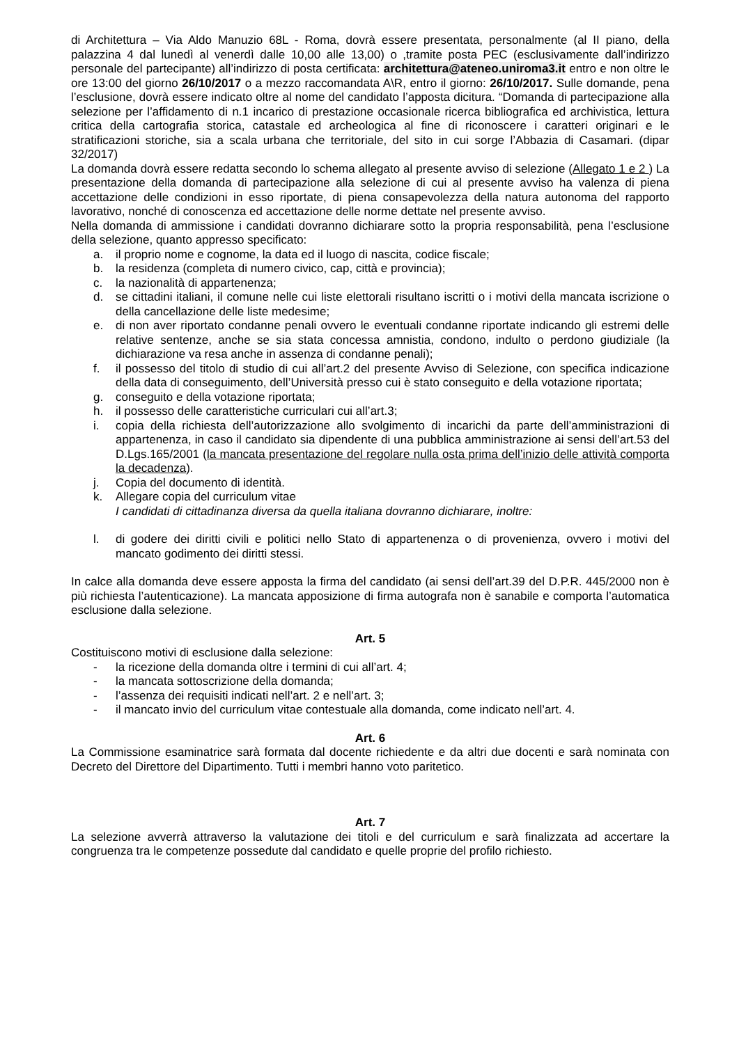di Architettura – Via Aldo Manuzio 68L - Roma, dovrà essere presentata, personalmente (al II piano, della palazzina 4 dal lunedì al venerdì dalle 10,00 alle 13,00) o ,tramite posta PEC (esclusivamente dall’indirizzo personale del partecipante) all’indirizzo di posta certificata: architettura@ateneo.uniroma3.it entro e non oltre le ore 13:00 del giorno 26/10/2017 o a mezzo raccomandata A\R, entro il giorno: 26/10/2017. Sulle domande, pena l’esclusione, dovrà essere indicato oltre al nome del candidato l’apposta dicitura. “Domanda di partecipazione alla selezione per l’affidamento di n.1 incarico di prestazione occasionale ricerca bibliografica ed archivistica, lettura critica della cartografia storica, catastale ed archeologica al fine di riconoscere i caratteri originari e le stratificazioni storiche, sia a scala urbana che territoriale, del sito in cui sorge l’Abbazia di Casamari. (dipar 32/2017)
La domanda dovrà essere redatta secondo lo schema allegato al presente avviso di selezione (Allegato 1 e 2 ) La presentazione della domanda di partecipazione alla selezione di cui al presente avviso ha valenza di piena accettazione delle condizioni in esso riportate, di piena consapevolezza della natura autonoma del rapporto lavorativo, nonché di conoscenza ed accettazione delle norme dettate nel presente avviso.
Nella domanda di ammissione i candidati dovranno dichiarare sotto la propria responsabilità, pena l’esclusione della selezione, quanto appresso specificato:
a. il proprio nome e cognome, la data ed il luogo di nascita, codice fiscale;
b. la residenza (completa di numero civico, cap, città e provincia);
c. la nazionalità di appartenenza;
d. se cittadini italiani, il comune nelle cui liste elettorali risultano iscritti o i motivi della mancata iscrizione o della cancellazione delle liste medesime;
e. di non aver riportato condanne penali ovvero le eventuali condanne riportate indicando gli estremi delle relative sentenze, anche se sia stata concessa amnistia, condono, indulto o perdono giudiziale (la dichiarazione va resa anche in assenza di condanne penali);
f. il possesso del titolo di studio di cui all’art.2 del presente Avviso di Selezione, con specifica indicazione della data di conseguimento, dell’Università presso cui è stato conseguito e della votazione riportata;
g. conseguito e della votazione riportata;
h. il possesso delle caratteristiche curriculari cui all’art.3;
i. copia della richiesta dell’autorizzazione allo svolgimento di incarichi da parte dell’amministrazioni di appartenenza, in caso il candidato sia dipendente di una pubblica amministrazione ai sensi dell’art.53 del D.Lgs.165/2001 (la mancata presentazione del regolare nulla osta prima dell’inizio delle attività comporta la decadenza).
j. Copia del documento di identità.
k. Allegare copia del curriculum vitae
I candidati di cittadinanza diversa da quella italiana dovranno dichiarare, inoltre:
l. di godere dei diritti civili e politici nello Stato di appartenenza o di provenienza, ovvero i motivi del mancato godimento dei diritti stessi.
In calce alla domanda deve essere apposta la firma del candidato (ai sensi dell’art.39 del D.P.R. 445/2000 non è più richiesta l’autenticazione). La mancata apposizione di firma autografa non è sanabile e comporta l’automatica esclusione dalla selezione.
Art. 5
Costituiscono motivi di esclusione dalla selezione:
- la ricezione della domanda oltre i termini di cui all’art. 4;
- la mancata sottoscrizione della domanda;
- l’assenza dei requisiti indicati nell’art. 2 e nell’art. 3;
- il mancato invio del curriculum vitae contestuale alla domanda, come indicato nell’art. 4.
Art. 6
La Commissione esaminatrice sarà formata dal docente richiedente e da altri due docenti e sarà nominata con Decreto del Direttore del Dipartimento. Tutti i membri hanno voto paritetico.
Art. 7
La selezione avverrà attraverso la valutazione dei titoli e del curriculum e sarà finalizzata ad accertare la congruenza tra le competenze possedute dal candidato e quelle proprie del profilo richiesto.